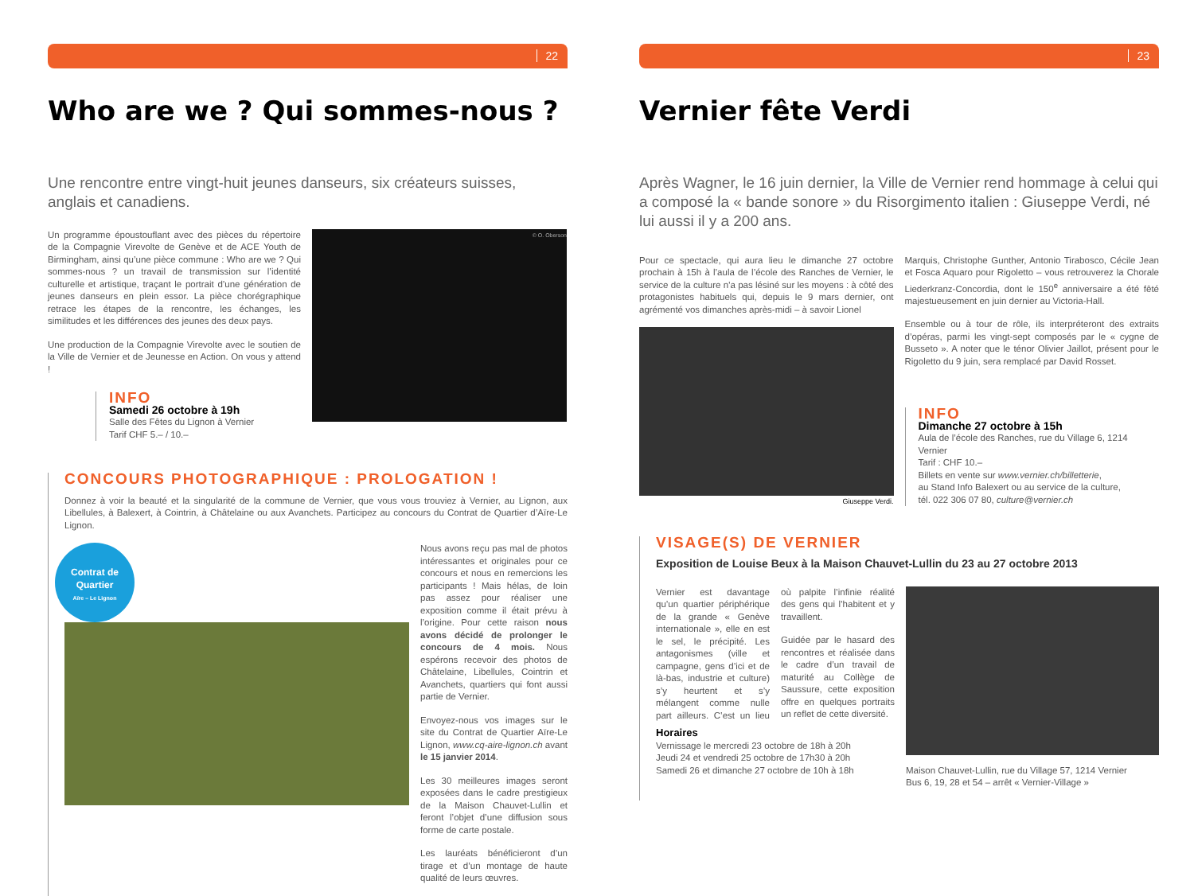22
Who are we ? Qui sommes-nous ?
Une rencontre entre vingt-huit jeunes danseurs, six créateurs suisses, anglais et canadiens.
Un programme époustouflant avec des pièces du répertoire de la Compagnie Virevolte de Genève et de ACE Youth de Birmingham, ainsi qu’une pièce commune : Who are we ? Qui sommes-nous ? un travail de transmission sur l’identité culturelle et artistique, traçant le portrait d’une génération de jeunes danseurs en plein essor. La pièce chorégraphique retrace les étapes de la rencontre, les échanges, les similitudes et les différences des jeunes des deux pays.
Une production de la Compagnie Virevolte avec le soutien de la Ville de Vernier et de Jeunesse en Action. On vous y attend !
INFO
Samedi 26 octobre à 19h
Salle des Fêtes du Lignon à Vernier
Tarif CHF 5.– / 10.–
© O. Oberson
CONCOURS PHOTOGRAPHIQUE : PROLOGATION !
Donnez à voir la beauté et la singularité de la commune de Vernier, que vous vous trouviez à Vernier, au Lignon, aux Libellules, à Balexert, à Cointrin, à Châtelaine ou aux Avanchets. Participez au concours du Contrat de Quartier d’Aïre-Le Lignon.
Contrat de Quartier
Aïre – Le Lignon
Nous avons reçu pas mal de photos intéressantes et originales pour ce concours et nous en remercions les participants ! Mais hélas, de loin pas assez pour réaliser une exposition comme il était prévu à l’origine. Pour cette raison nous avons décidé de prolonger le concours de 4 mois. Nous espérons recevoir des photos de Châtelaine, Libellules, Cointrin et Avanchets, quartiers qui font aussi partie de Vernier.
Envoyez-nous vos images sur le site du Contrat de Quartier Aïre-Le Lignon, www.cq-aire-lignon.ch avant le 15 janvier 2014.
Les 30 meilleures images seront exposées dans le cadre prestigieux de la Maison Chauvet-Lullin et feront l’objet d’une diffusion sous forme de carte postale.
Les lauréats bénéficieront d’un tirage et d’un montage de haute qualité de leurs œuvres.
23
Vernier fête Verdi
Après Wagner, le 16 juin dernier, la Ville de Vernier rend hommage à celui qui a composé la « bande sonore » du Risorgimento italien : Giuseppe Verdi, né lui aussi il y a 200 ans.
Pour ce spectacle, qui aura lieu le dimanche 27 octobre prochain à 15h à l’aula de l’école des Ranches de Vernier, le service de la culture n’a pas lésiné sur les moyens : à côté des protagonistes habituels qui, depuis le 9 mars dernier, ont agrémenté vos dimanches après-midi – à savoir Lionel
Giuseppe Verdi.
Marquis, Christophe Gunther, Antonio Tirabosco, Cécile Jean et Fosca Aquaro pour Rigoletto – vous retrouverez la Chorale Liederkranz-Concordia, dont le 150<sup>e</sup> anniversaire a été fêté majestueusement en juin dernier au Victoria-Hall.
Ensemble ou à tour de rôle, ils interpréteront des extraits d’opéras, parmi les vingt-sept composés par le « cygne de Busseto ». A noter que le ténor Olivier Jaillot, présent pour le Rigoletto du 9 juin, sera remplacé par David Rosset.
INFO
Dimanche 27 octobre à 15h
Aula de l’école des Ranches, rue du Village 6, 1214 Vernier
Tarif : CHF 10.–
Billets en vente sur www.vernier.ch/billetterie,
au Stand Info Balexert ou au service de la culture,
tél. 022 306 07 80, culture@vernier.ch
VISAGE(S) DE VERNIER
Exposition de Louise Beux à la Maison Chauvet-Lullin du 23 au 27 octobre 2013
Vernier est davantage qu’un quartier périphérique de la grande « Genève internationale », elle en est le sel, le précipité. Les antagonismes (ville et campagne, gens d’ici et de là-bas, industrie et culture) s’y heurtent et s’y mélangent comme nulle part ailleurs. C’est un lieu où palpite l’infinie réalité des gens qui l’habitent et y travaillent.
Guidée par le hasard des rencontres et réalisée dans le cadre d’un travail de maturité au Collège de Saussure, cette exposition offre en quelques portraits un reflet de cette diversité.
Horaires
Vernissage le mercredi 23 octobre de 18h à 20h
Jeudi 24 et vendredi 25 octobre de 17h30 à 20h
Samedi 26 et dimanche 27 octobre de 10h à 18h
Maison Chauvet-Lullin, rue du Village 57, 1214 Vernier
Bus 6, 19, 28 et 54 – arrêt « Vernier-Village »